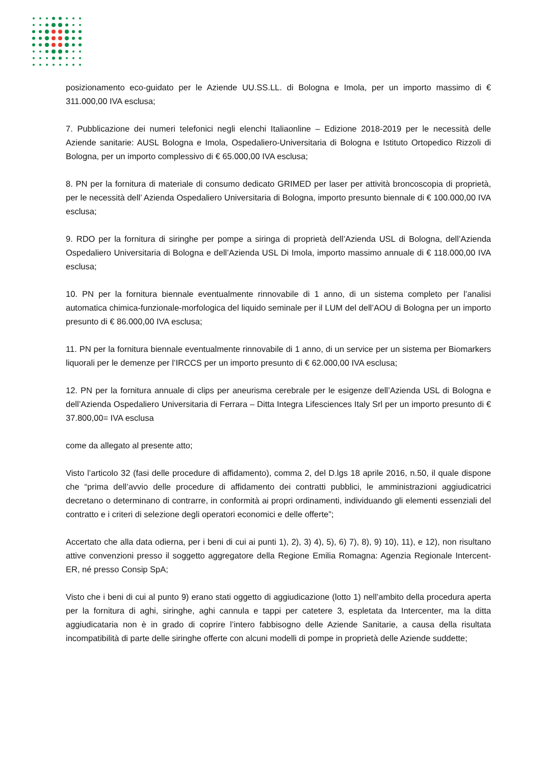posizionamento eco-guidato per le Aziende UU.SS.LL. di Bologna e Imola, per un importo massimo di € 311.000,00 IVA esclusa;
7. Pubblicazione dei numeri telefonici negli elenchi Italiaonline – Edizione 2018-2019 per le necessità delle Aziende sanitarie: AUSL Bologna e Imola, Ospedaliero-Universitaria di Bologna e Istituto Ortopedico Rizzoli di Bologna, per un importo complessivo di € 65.000,00 IVA esclusa;
8. PN per la fornitura di materiale di consumo dedicato GRIMED per laser per attività broncoscopia di proprietà, per le necessità dell’ Azienda Ospedaliero Universitaria di Bologna, importo presunto biennale di € 100.000,00 IVA esclusa;
9. RDO per la fornitura di siringhe per pompe a siringa di proprietà dell’Azienda USL di Bologna, dell’Azienda Ospedaliero Universitaria di Bologna e dell’Azienda USL Di Imola, importo massimo annuale di € 118.000,00 IVA esclusa;
10. PN per la fornitura biennale eventualmente rinnovabile di 1 anno, di un sistema completo per l’analisi automatica chimica-funzionale-morfologica del liquido seminale per il LUM del dell’AOU di Bologna per un importo presunto di € 86.000,00 IVA esclusa;
11. PN per la fornitura biennale eventualmente rinnovabile di 1 anno, di un service per un sistema per Biomarkers liquorali per le demenze per l’IRCCS per un importo presunto di € 62.000,00 IVA esclusa;
12. PN per la fornitura annuale di clips per aneurisma cerebrale per le esigenze dell’Azienda USL di Bologna e dell’Azienda Ospedaliero Universitaria di Ferrara – Ditta Integra Lifesciences Italy Srl per un importo presunto di € 37.800,00= IVA esclusa
come da allegato al presente atto;
Visto l’articolo 32 (fasi delle procedure di affidamento), comma 2, del D.lgs 18 aprile 2016, n.50, il quale dispone che “prima dell’avvio delle procedure di affidamento dei contratti pubblici, le amministrazioni aggiudicatrici decretano o determinano di contrarre, in conformità ai propri ordinamenti, individuando gli elementi essenziali del contratto e i criteri di selezione degli operatori economici e delle offerte”;
Accertato che alla data odierna, per i beni di cui ai punti 1), 2), 3) 4), 5), 6) 7), 8), 9) 10), 11), e 12), non risultano attive convenzioni presso il soggetto aggregatore della Regione Emilia Romagna: Agenzia Regionale Intercent-ER, né presso Consip SpA;
Visto che i beni di cui al punto 9) erano stati oggetto di aggiudicazione (lotto 1) nell’ambito della procedura aperta per la fornitura di aghi, siringhe, aghi cannula e tappi per catetere 3, espletata da Intercenter, ma la ditta aggiudicataria non è in grado di coprire l’intero fabbisogno delle Aziende Sanitarie, a causa della risultata incompatibilità di parte delle siringhe offerte con alcuni modelli di pompe in proprietà delle Aziende suddette;